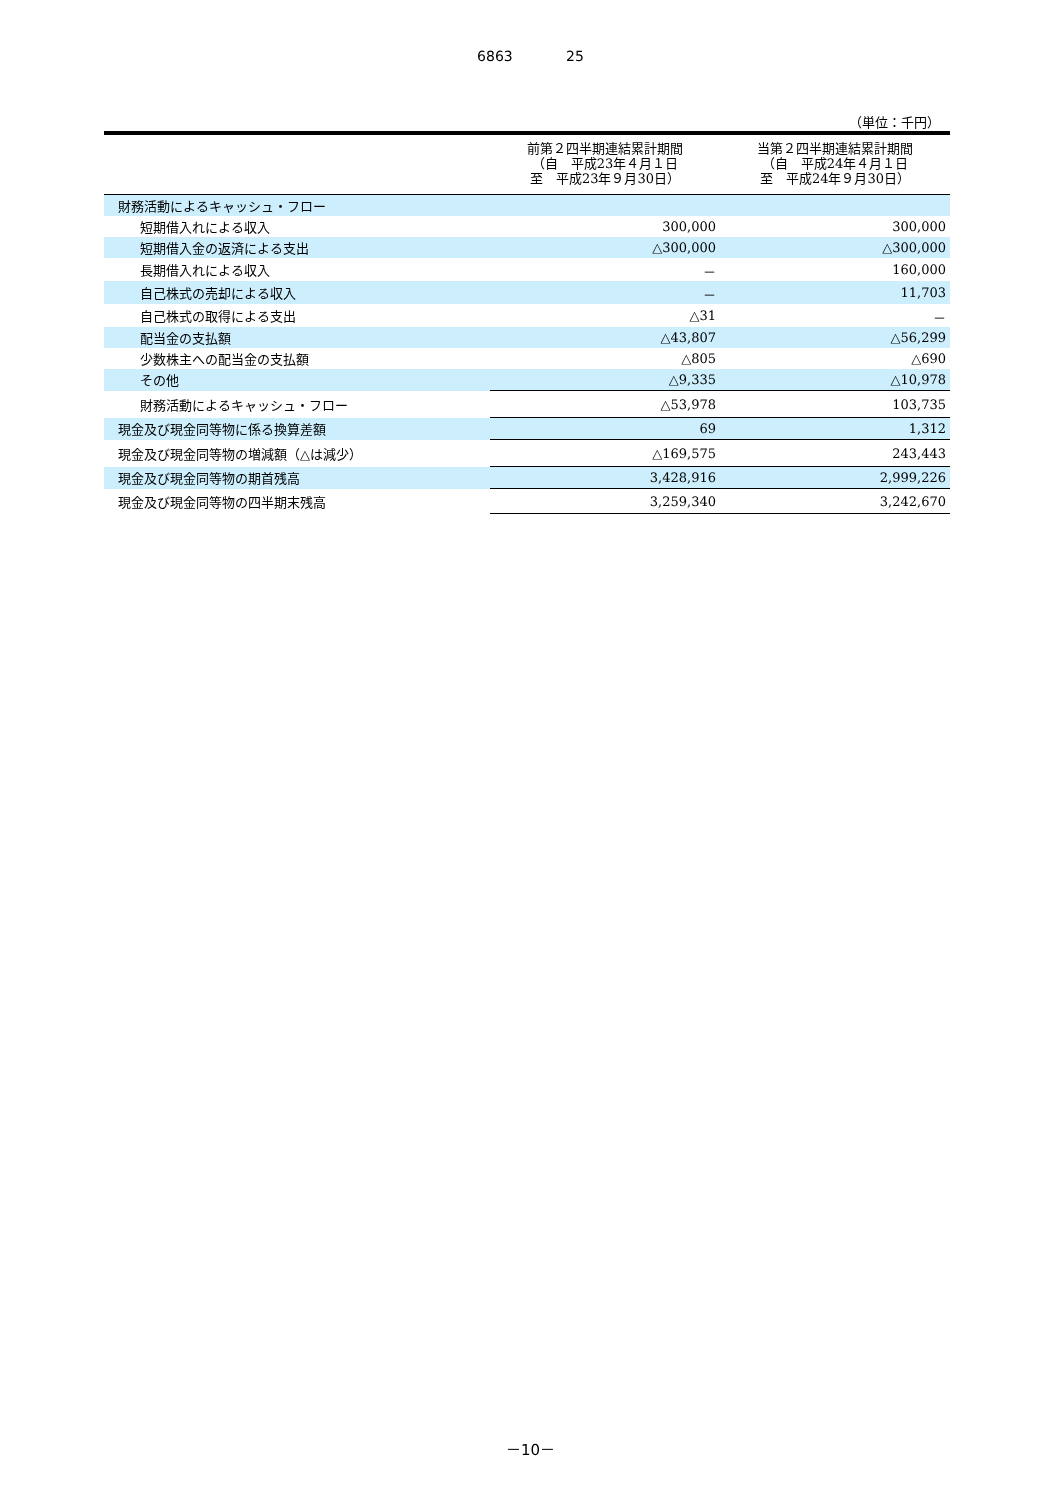6863 25
（単位：千円）
| | 前第２四半期連結累計期間 （自 平成23年４月１日 至 平成23年９月30日） | 当第２四半期連結累計期間 （自 平成24年４月１日 至 平成24年９月30日） |
| --- | --- | --- |
| 財務活動によるキャッシュ・フロー | | |
| 短期借入れによる収入 | 300,000 | 300,000 |
| 短期借入金の返済による支出 | △300,000 | △300,000 |
| 長期借入れによる収入 | － | 160,000 |
| 自己株式の売却による収入 | － | 11,703 |
| 自己株式の取得による支出 | △31 | － |
| 配当金の支払額 | △43,807 | △56,299 |
| 少数株主への配当金の支払額 | △805 | △690 |
| その他 | △9,335 | △10,978 |
| 財務活動によるキャッシュ・フロー | △53,978 | 103,735 |
| 現金及び現金同等物に係る換算差額 | 69 | 1,312 |
| 現金及び現金同等物の増減額（△は減少） | △169,575 | 243,443 |
| 現金及び現金同等物の期首残高 | 3,428,916 | 2,999,226 |
| 現金及び現金同等物の四半期末残高 | 3,259,340 | 3,242,670 |
－10－